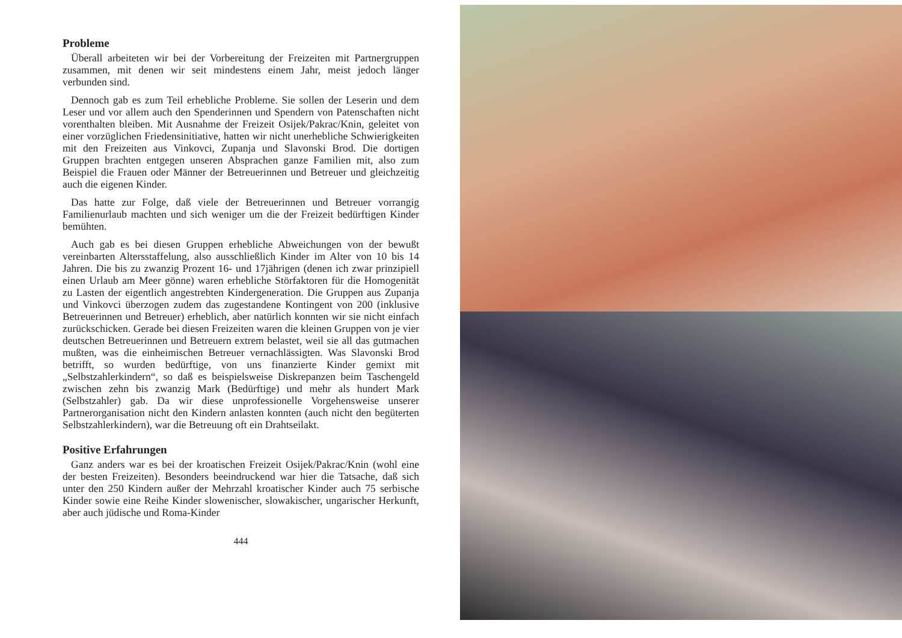Probleme
Überall arbeiteten wir bei der Vorbereitung der Freizeiten mit Partnergruppen zusammen, mit denen wir seit mindestens einem Jahr, meist jedoch länger verbunden sind.
Dennoch gab es zum Teil erhebliche Probleme. Sie sollen der Leserin und dem Leser und vor allem auch den Spenderinnen und Spendern von Patenschaften nicht vorenthalten bleiben. Mit Ausnahme der Freizeit Osijek/Pakrac/Knin, geleitet von einer vorzüglichen Friedensinitiative, hatten wir nicht unerhebliche Schwierigkeiten mit den Freizeiten aus Vinkovci, Zupanja und Slavonski Brod. Die dortigen Gruppen brachten entgegen unseren Absprachen ganze Familien mit, also zum Beispiel die Frauen oder Männer der Betreuerinnen und Betreuer und gleichzeitig auch die eigenen Kinder.
Das hatte zur Folge, daß viele der Betreuerinnen und Betreuer vorrangig Familienurlaub machten und sich weniger um die der Freizeit bedürftigen Kinder bemühten.
Auch gab es bei diesen Gruppen erhebliche Abweichungen von der bewußt vereinbarten Altersstaffelung, also ausschließlich Kinder im Alter von 10 bis 14 Jahren. Die bis zu zwanzig Prozent 16- und 17jährigen (denen ich zwar prinzipiell einen Urlaub am Meer gönne) waren erhebliche Störfaktoren für die Homogenität zu Lasten der eigentlich angestrebten Kindergeneration. Die Gruppen aus Zupanja und Vinkovci überzogen zudem das zugestandene Kontingent von 200 (inklusive Betreuerinnen und Betreuer) erheblich, aber natürlich konnten wir sie nicht einfach zurückschicken. Gerade bei diesen Freizeiten waren die kleinen Gruppen von je vier deutschen Betreuerinnen und Betreuern extrem belastet, weil sie all das gutmachen mußten, was die einheimischen Betreuer vernachlässigten. Was Slavonski Brod betrifft, so wurden bedürftige, von uns finanzierte Kinder gemixt mit „Selbstzahlerkindern“, so daß es beispielsweise Diskrepanzen beim Taschengeld zwischen zehn bis zwanzig Mark (Bedürftige) und mehr als hundert Mark (Selbstzahler) gab. Da wir diese unprofessionelle Vorgehensweise unserer Partnerorganisation nicht den Kindern anlasten konnten (auch nicht den begüterten Selbstzahlerkindern), war die Betreuung oft ein Drahtseilakt.
Positive Erfahrungen
Ganz anders war es bei der kroatischen Freizeit Osijek/Pakrac/Knin (wohl eine der besten Freizeiten). Besonders beeindruckend war hier die Tatsache, daß sich unter den 250 Kindern außer der Mehrzahl kroatischer Kinder auch 75 serbische Kinder sowie eine Reihe Kinder slowenischer, slowakischer, ungarischer Herkunft, aber auch jüdische und Roma-Kinder
444